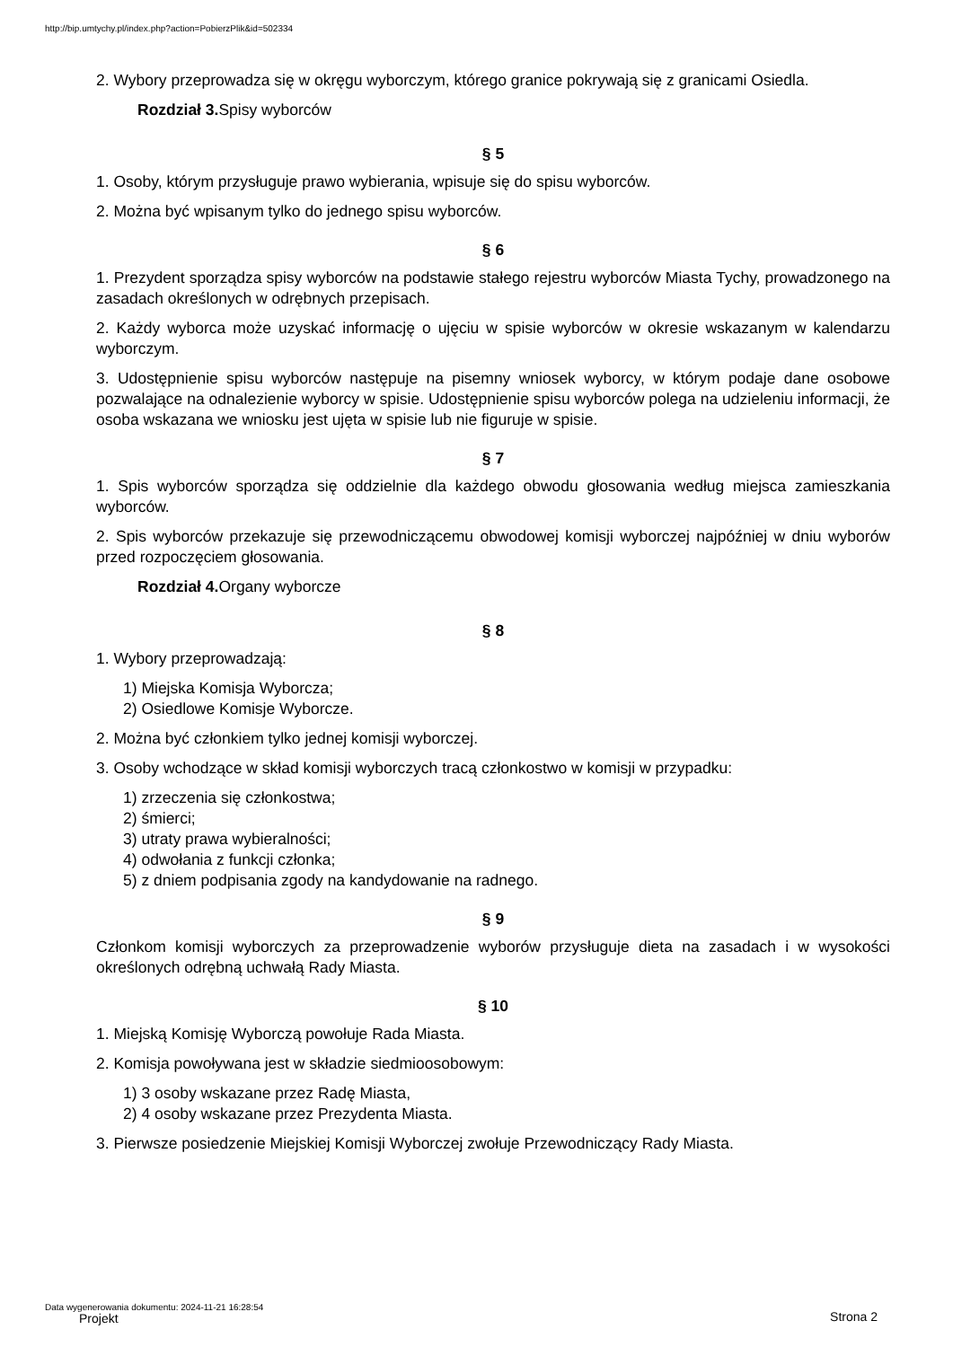http://bip.umtychy.pl/index.php?action=PobierzPlik&id=502334
2. Wybory przeprowadza się w okręgu wyborczym, którego granice pokrywają się z granicami Osiedla.
Rozdział 3. Spisy wyborców
§ 5
1. Osoby, którym przysługuje prawo wybierania, wpisuje się do spisu wyborców.
2. Można być wpisanym tylko do jednego spisu wyborców.
§ 6
1. Prezydent sporządza spisy wyborców na podstawie stałego rejestru wyborców Miasta Tychy, prowadzonego na zasadach określonych w odrębnych przepisach.
2. Każdy wyborca może uzyskać informację o ujęciu w spisie wyborców w okresie wskazanym w kalendarzu wyborczym.
3. Udostępnienie spisu wyborców następuje na pisemny wniosek wyborcy, w którym podaje dane osobowe pozwalające na odnalezienie wyborcy w spisie. Udostępnienie spisu wyborców polega na udzieleniu informacji, że osoba wskazana we wniosku jest ujęta w spisie lub nie figuruje w spisie.
§ 7
1. Spis wyborców sporządza się oddzielnie dla każdego obwodu głosowania według miejsca zamieszkania wyborców.
2. Spis wyborców przekazuje się przewodniczącemu obwodowej komisji wyborczej najpóźniej w dniu wyborów przed rozpoczęciem głosowania.
Rozdział 4. Organy wyborcze
§ 8
1. Wybory przeprowadzają:
1) Miejska Komisja Wyborcza;
2) Osiedlowe Komisje Wyborcze.
2. Można być członkiem tylko jednej komisji wyborczej.
3. Osoby wchodzące w skład komisji wyborczych tracą członkostwo w komisji w przypadku:
1) zrzeczenia się członkostwa;
2) śmierci;
3) utraty prawa wybieralności;
4) odwołania z funkcji członka;
5) z dniem podpisania zgody na kandydowanie na radnego.
§ 9
Członkom komisji wyborczych za przeprowadzenie wyborów przysługuje dieta na zasadach i w wysokości określonych odrębną uchwałą Rady Miasta.
§ 10
1. Miejską Komisję Wyborczą powołuje Rada Miasta.
2. Komisja powoływana jest w składzie siedmioosobowym:
1) 3 osoby wskazane przez Radę Miasta,
2) 4 osoby wskazane przez Prezydenta Miasta.
3. Pierwsze posiedzenie Miejskiej Komisji Wyborczej zwołuje Przewodniczący Rady Miasta.
Data wygenerowania dokumentu: 2024-11-21 16:28:54
Projekt Strona 2